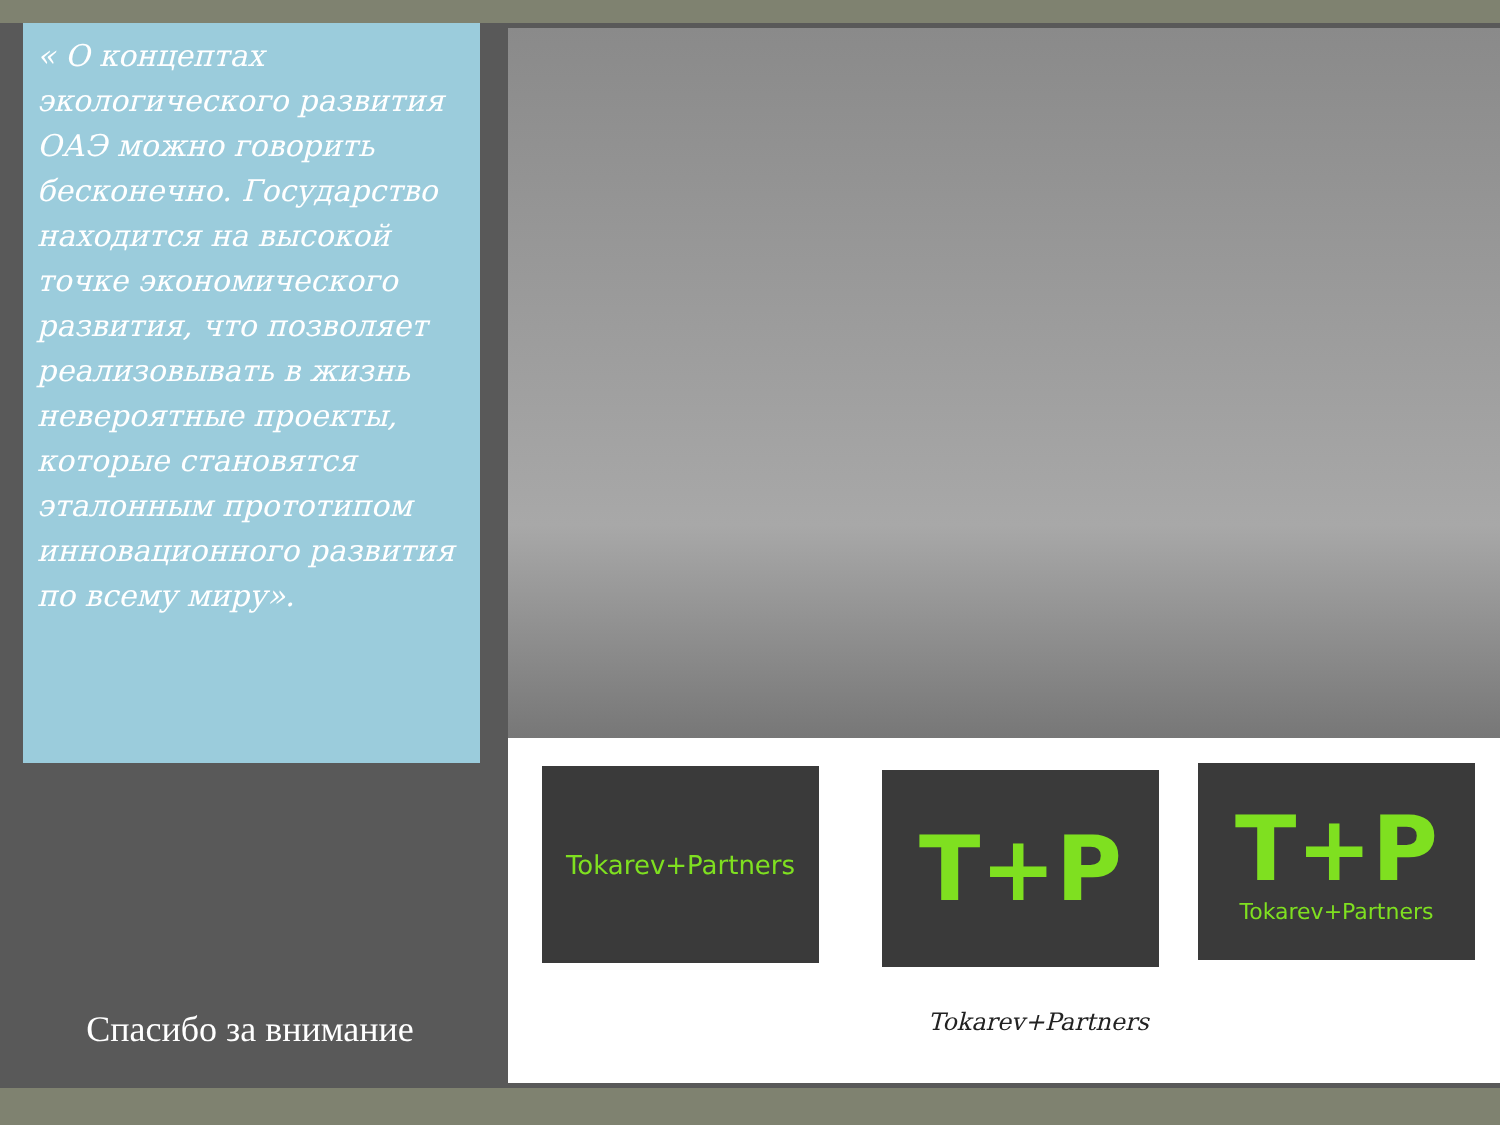« О концептах экологического развития ОАЭ можно говорить бесконечно. Государство находится на высокой точке экономического развития, что позволяет реализовывать в жизнь невероятные проекты, которые становятся эталонным прототипом инновационного развития по всему миру».
Спасибо за внимание
Tokarev+Partners T+P T+P
Tokarev+Partners
Tokarev+Partners